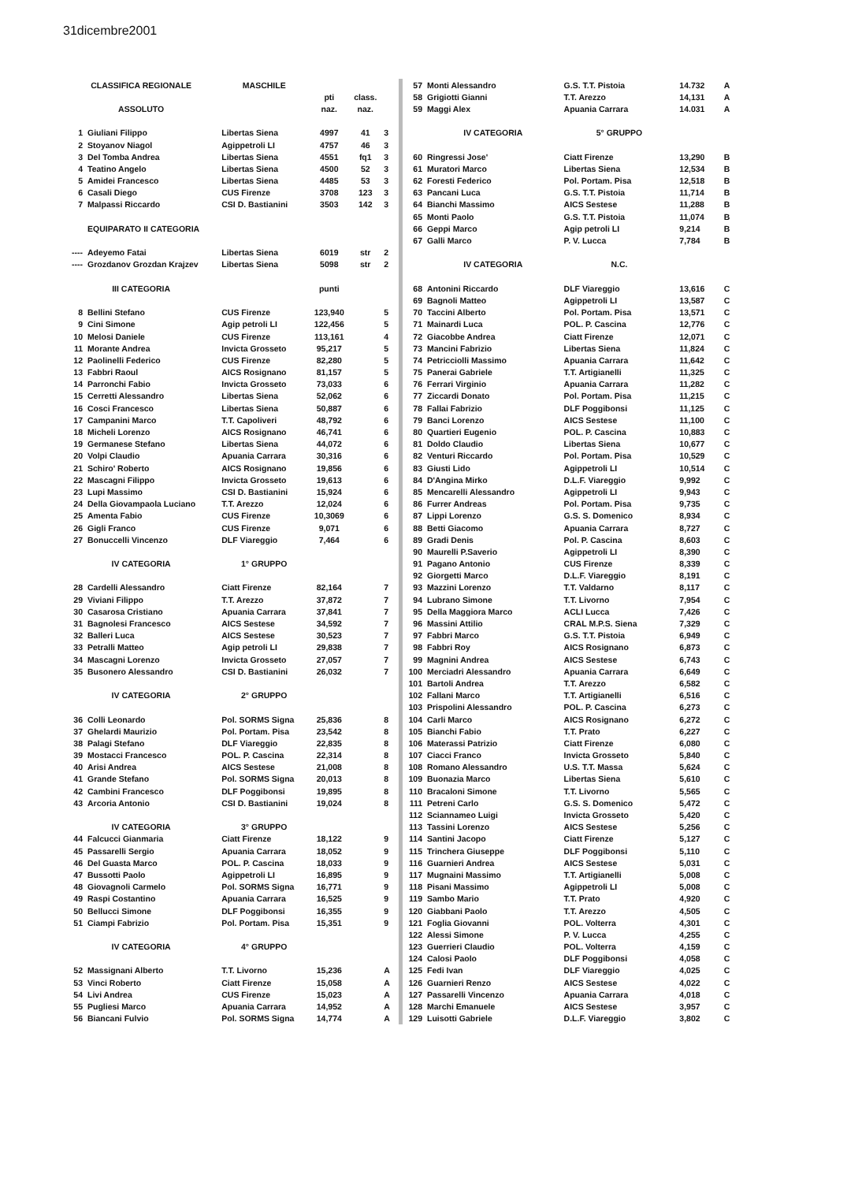31dicembre2001
| CLASSIFICA REGIONALE | | MASCHILE | | | |
| --- | --- | --- | --- | --- | --- |
| | | | pti | class. | |
| ASSOLUTO | | | naz. | naz. | |
| 1 | Giuliani Filippo | Libertas Siena | 4997 | 41 | 3 |
| 2 | Stoyanov Niagol | Agippetroli LI | 4757 | 46 | 3 |
| 3 | Del Tomba Andrea | Libertas Siena | 4551 | fq1 | 3 |
| 4 | Teatino Angelo | Libertas Siena | 4500 | 52 | 3 |
| 5 | Amidei Francesco | Libertas Siena | 4485 | 53 | 3 |
| 6 | Casali Diego | CUS Firenze | 3708 | 123 | 3 |
| 7 | Malpassi Riccardo | CSI D. Bastianini | 3503 | 142 | 3 |
| | EQUIPARATO II CATEGORIA | | | | |
| ---- | Adeyemo Fatai | Libertas Siena | 6019 | str | 2 |
| ---- | Grozdanov Grozdan Krajzev | Libertas Siena | 5098 | str | 2 |
| III CATEGORIA | | | punti | | |
| 8 | Bellini Stefano | CUS Firenze | 123,940 | | 5 |
| 9 | Cini Simone | Agip petroli LI | 122,456 | | 5 |
| 10 | Melosi Daniele | CUS Firenze | 113,161 | | 4 |
| 11 | Morante Andrea | Invicta Grosseto | 95,217 | | 5 |
| 12 | Paolinelli Federico | CUS Firenze | 82,280 | | 5 |
| 13 | Fabbri Raoul | AICS Rosignano | 81,157 | | 5 |
| 14 | Parronchi Fabio | Invicta Grosseto | 73,033 | | 6 |
| 15 | Cerretti Alessandro | Libertas Siena | 52,062 | | 6 |
| 16 | Cosci Francesco | Libertas Siena | 50,887 | | 6 |
| 17 | Campanini Marco | T.T. Capoliveri | 48,792 | | 6 |
| 18 | Micheli Lorenzo | AICS Rosignano | 46,741 | | 6 |
| 19 | Germanese Stefano | Libertas Siena | 44,072 | | 6 |
| 20 | Volpi Claudio | Apuania Carrara | 30,316 | | 6 |
| 21 | Schiro' Roberto | AICS Rosignano | 19,856 | | 6 |
| 22 | Mascagni Filippo | Invicta Grosseto | 19,613 | | 6 |
| 23 | Lupi Massimo | CSI D. Bastianini | 15,924 | | 6 |
| 24 | Della Giovampaola Luciano | T.T. Arezzo | 12,024 | | 6 |
| 25 | Amenta Fabio | CUS Firenze | 10,3069 | | 6 |
| 26 | Gigli Franco | CUS Firenze | 9,071 | | 6 |
| 27 | Bonuccelli Vincenzo | DLF Viareggio | 7,464 | | 6 |
| IV CATEGORIA | | 1° GRUPPO | | | |
| 28 | Cardelli Alessandro | Ciatt Firenze | 82,164 | | 7 |
| 29 | Viviani Filippo | T.T. Arezzo | 37,872 | | 7 |
| 30 | Casarosa Cristiano | Apuania Carrara | 37,841 | | 7 |
| 31 | Bagnolesi Francesco | AICS Sestese | 34,592 | | 7 |
| 32 | Balleri Luca | AICS Sestese | 30,523 | | 7 |
| 33 | Petralli Matteo | Agip petroli LI | 29,838 | | 7 |
| 34 | Mascagni Lorenzo | Invicta Grosseto | 27,057 | | 7 |
| 35 | Busonero Alessandro | CSI D. Bastianini | 26,032 | | 7 |
| IV CATEGORIA | | 2° GRUPPO | | | |
| 36 | Colli Leonardo | Pol. SORMS Signa | 25,836 | | 8 |
| 37 | Ghelardi Maurizio | Pol. Portam. Pisa | 23,542 | | 8 |
| 38 | Palagi Stefano | DLF Viareggio | 22,835 | | 8 |
| 39 | Mostacci Francesco | POL. P. Cascina | 22,314 | | 8 |
| 40 | Arisi Andrea | AICS Sestese | 21,008 | | 8 |
| 41 | Grande Stefano | Pol. SORMS Signa | 20,013 | | 8 |
| 42 | Cambini Francesco | DLF Poggibonsi | 19,895 | | 8 |
| 43 | Arcoria Antonio | CSI D. Bastianini | 19,024 | | 8 |
| IV CATEGORIA | | 3° GRUPPO | | | |
| 44 | Falcucci Gianmaria | Ciatt Firenze | 18,122 | | 9 |
| 45 | Passarelli Sergio | Apuania Carrara | 18,052 | | 9 |
| 46 | Del Guasta Marco | POL. P. Cascina | 18,033 | | 9 |
| 47 | Bussotti Paolo | Agippetroli LI | 16,895 | | 9 |
| 48 | Giovagnoli Carmelo | Pol. SORMS Signa | 16,771 | | 9 |
| 49 | Raspi Costantino | Apuania Carrara | 16,525 | | 9 |
| 50 | Bellucci Simone | DLF Poggibonsi | 16,355 | | 9 |
| 51 | Ciampi Fabrizio | Pol. Portam. Pisa | 15,351 | | 9 |
| IV CATEGORIA | | 4° GRUPPO | | | |
| 52 | Massignani Alberto | T.T. Livorno | 15,236 | | A |
| 53 | Vinci Roberto | Ciatt Firenze | 15,058 | | A |
| 54 | Livi Andrea | CUS Firenze | 15,023 | | A |
| 55 | Pugliesi Marco | Apuania Carrara | 14,952 | | A |
| 56 | Biancani Fulvio | Pol. SORMS Signa | 14,774 | | A |
| 57 | Monti Alessandro | G.S. T.T. Pistoia | 14.732 | A |
| 58 | Grigiotti Gianni | T.T. Arezzo | 14,131 | A |
| 59 | Maggi Alex | Apuania Carrara | 14.031 | A |
| | IV CATEGORIA | 5° GRUPPO | | |
| 60 | Ringressi Jose' | Ciatt Firenze | 13,290 | B |
| 61 | Muratori Marco | Libertas Siena | 12,534 | B |
| 62 | Foresti Federico | Pol. Portam. Pisa | 12,518 | B |
| 63 | Pancani Luca | G.S. T.T. Pistoia | 11,714 | B |
| 64 | Bianchi Massimo | AICS Sestese | 11,288 | B |
| 65 | Monti Paolo | G.S. T.T. Pistoia | 11,074 | B |
| 66 | Geppi Marco | Agip petroli LI | 9,214 | B |
| 67 | Galli Marco | P. V. Lucca | 7,784 | B |
| | IV CATEGORIA | N.C. | | |
| 68 | Antonini Riccardo | DLF Viareggio | 13,616 | C |
| 69 | Bagnoli Matteo | Agippetroli LI | 13,587 | C |
| 70 | Taccini Alberto | Pol. Portam. Pisa | 13,571 | C |
| 71 | Mainardi Luca | POL. P. Cascina | 12,776 | C |
| 72 | Giacobbe Andrea | Ciatt Firenze | 12,071 | C |
| 73 | Mancini Fabrizio | Libertas Siena | 11,824 | C |
| 74 | Petricciolli Massimo | Apuania Carrara | 11,642 | C |
| 75 | Panerai Gabriele | T.T. Artigianelli | 11,325 | C |
| 76 | Ferrari Virginio | Apuania Carrara | 11,282 | C |
| 77 | Ziccardi Donato | Pol. Portam. Pisa | 11,215 | C |
| 78 | Fallai Fabrizio | DLF Poggibonsi | 11,125 | C |
| 79 | Banci Lorenzo | AICS Sestese | 11,100 | C |
| 80 | Quartieri Eugenio | POL. P. Cascina | 10,883 | C |
| 81 | Doldo Claudio | Libertas Siena | 10,677 | C |
| 82 | Venturi Riccardo | Pol. Portam. Pisa | 10,529 | C |
| 83 | Giusti Lido | Agippetroli LI | 10,514 | C |
| 84 | D'Angina Mirko | D.L.F. Viareggio | 9,992 | C |
| 85 | Mencarelli Alessandro | Agippetroli LI | 9,943 | C |
| 86 | Furrer Andreas | Pol. Portam. Pisa | 9,735 | C |
| 87 | Lippi Lorenzo | G.S. S. Domenico | 8,934 | C |
| 88 | Betti Giacomo | Apuania Carrara | 8,727 | C |
| 89 | Gradi Denis | Pol. P. Cascina | 8,603 | C |
| 90 | Maurelli P.Saverio | Agippetroli LI | 8,390 | C |
| 91 | Pagano Antonio | CUS Firenze | 8,339 | C |
| 92 | Giorgetti Marco | D.L.F. Viareggio | 8,191 | C |
| 93 | Mazzini Lorenzo | T.T. Valdarno | 8,117 | C |
| 94 | Lubrano Simone | T.T. Livorno | 7,954 | C |
| 95 | Della Maggiora Marco | ACLI Lucca | 7,426 | C |
| 96 | Massini Attilio | CRAL M.P.S. Siena | 7,329 | C |
| 97 | Fabbri Marco | G.S. T.T. Pistoia | 6,949 | C |
| 98 | Fabbri Roy | AICS Rosignano | 6,873 | C |
| 99 | Magnini Andrea | AICS Sestese | 6,743 | C |
| 100 | Merciadri Alessandro | Apuania Carrara | 6,649 | C |
| 101 | Bartoli Andrea | T.T. Arezzo | 6,582 | C |
| 102 | Fallani Marco | T.T. Artigianelli | 6,516 | C |
| 103 | Prispolini Alessandro | POL. P. Cascina | 6,273 | C |
| 104 | Carli Marco | AICS Rosignano | 6,272 | C |
| 105 | Bianchi Fabio | T.T. Prato | 6,227 | C |
| 106 | Materassi Patrizio | Ciatt Firenze | 6,080 | C |
| 107 | Ciacci Franco | Invicta Grosseto | 5,840 | C |
| 108 | Romano Alessandro | U.S. T.T. Massa | 5,624 | C |
| 109 | Buonazia Marco | Libertas Siena | 5,610 | C |
| 110 | Bracaloni Simone | T.T. Livorno | 5,565 | C |
| 111 | Petreni Carlo | G.S. S. Domenico | 5,472 | C |
| 112 | Sciannameo Luigi | Invicta Grosseto | 5,420 | C |
| 113 | Tassini Lorenzo | AICS Sestese | 5,256 | C |
| 114 | Santini Jacopo | Ciatt Firenze | 5,127 | C |
| 115 | Trinchera Giuseppe | DLF Poggibonsi | 5,110 | C |
| 116 | Guarnieri Andrea | AICS Sestese | 5,031 | C |
| 117 | Mugnaini Massimo | T.T. Artigianelli | 5,008 | C |
| 118 | Pisani Massimo | Agippetroli LI | 5,008 | C |
| 119 | Sambo Mario | T.T. Prato | 4,920 | C |
| 120 | Giabbani Paolo | T.T. Arezzo | 4,505 | C |
| 121 | Foglia Giovanni | POL. Volterra | 4,301 | C |
| 122 | Alessi Simone | P. V. Lucca | 4,255 | C |
| 123 | Guerrieri Claudio | POL. Volterra | 4,159 | C |
| 124 | Calosi Paolo | DLF Poggibonsi | 4,058 | C |
| 125 | Fedi Ivan | DLF Viareggio | 4,025 | C |
| 126 | Guarnieri Renzo | AICS Sestese | 4,022 | C |
| 127 | Passarelli Vincenzo | Apuania Carrara | 4,018 | C |
| 128 | Marchi Emanuele | AICS Sestese | 3,957 | C |
| 129 | Luisotti Gabriele | D.L.F. Viareggio | 3,802 | C |